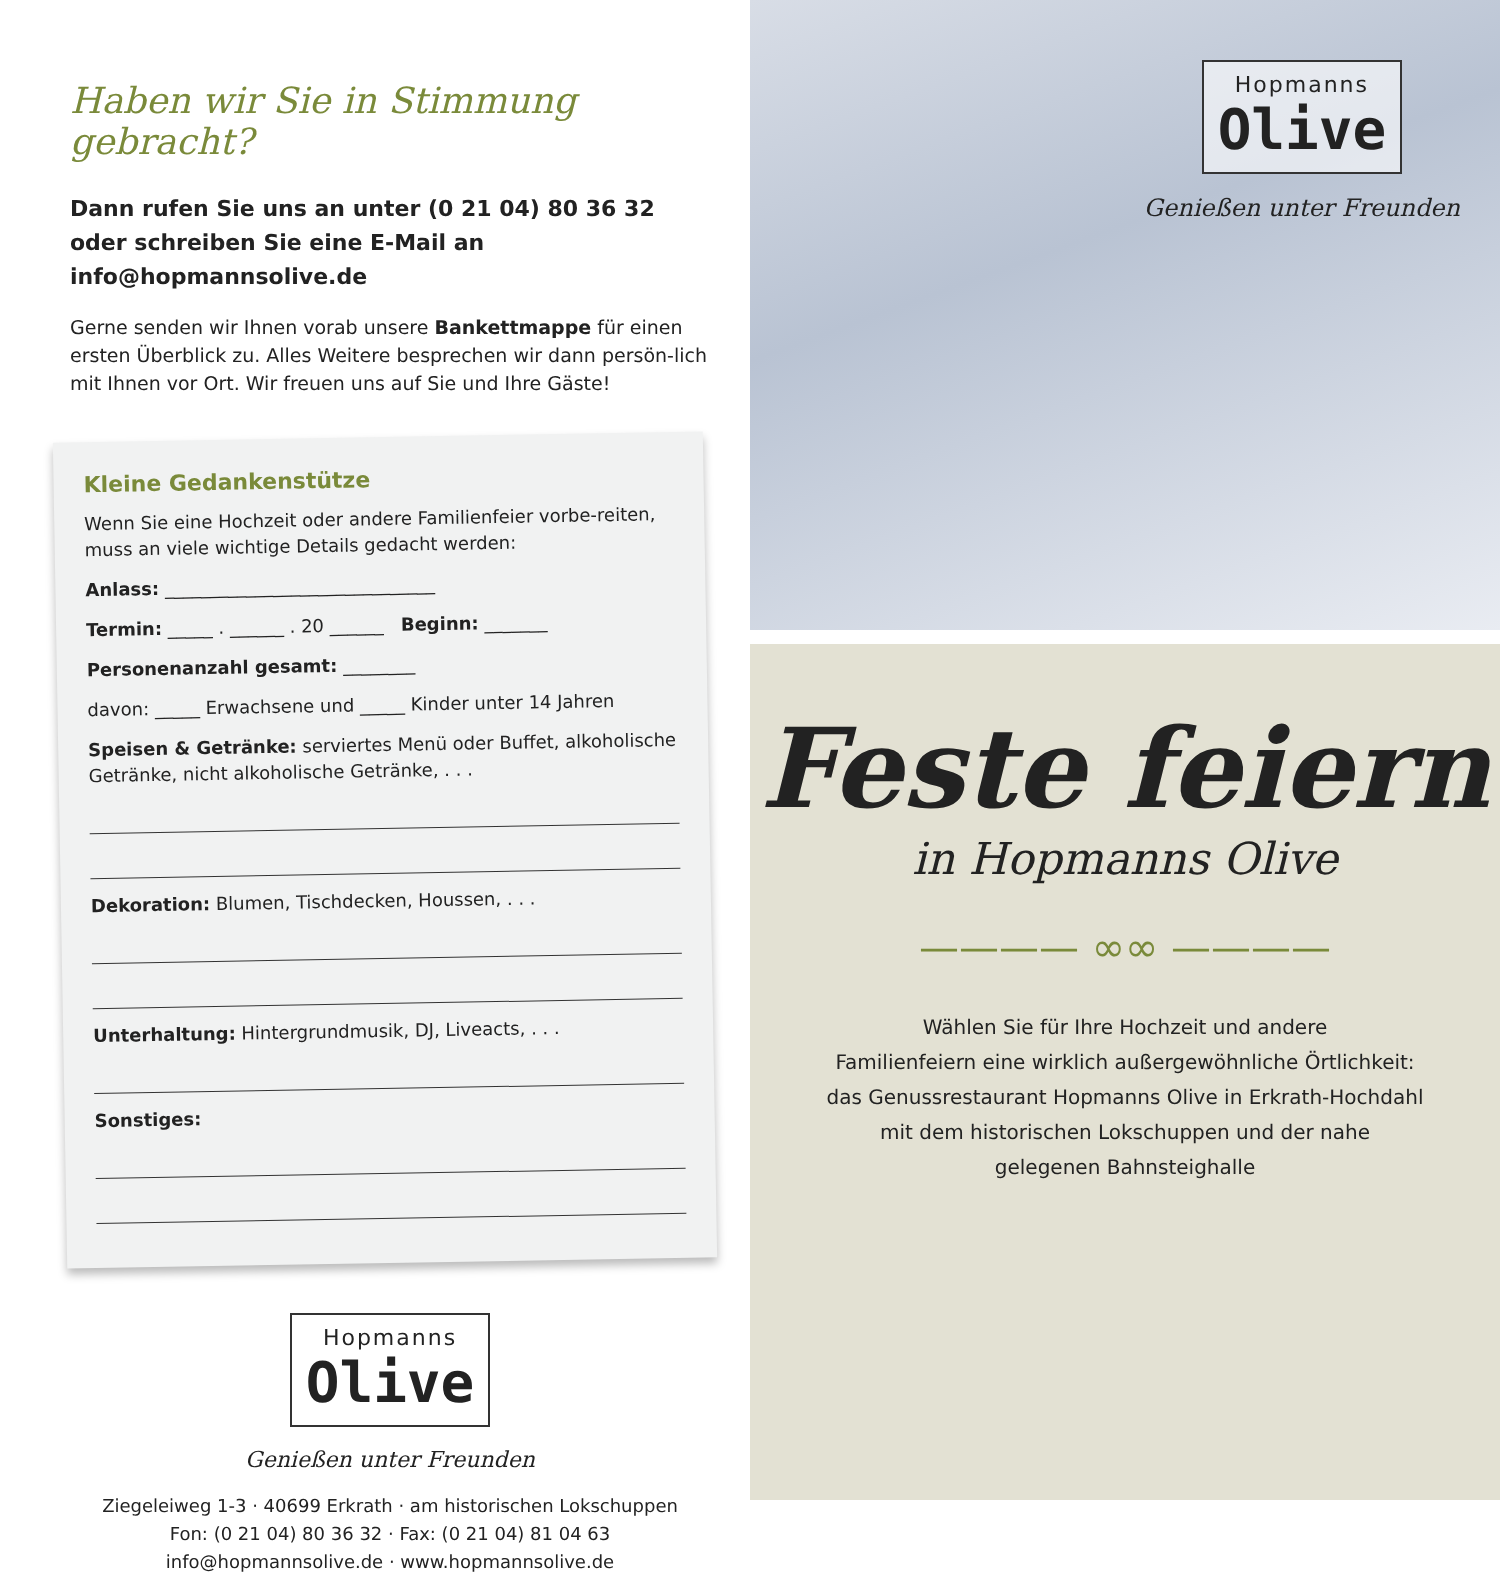Haben wir Sie in Stimmung gebracht?
Dann rufen Sie uns an unter (0 21 04) 80 36 32 oder schreiben Sie eine E-Mail an info@hopmannsolive.de
Gerne senden wir Ihnen vorab unsere Bankettmappe für einen ersten Überblick zu. Alles Weitere besprechen wir dann persön-lich mit Ihnen vor Ort. Wir freuen uns auf Sie und Ihre Gäste!
Kleine Gedankenstütze
Wenn Sie eine Hochzeit oder andere Familienfeier vorbe-reiten, muss an viele wichtige Details gedacht werden:
Anlass: ______________________________
Termin: _____ . ______ . 20 ______ Beginn: _______
Personenanzahl gesamt: ________
davon: _____ Erwachsene und _____ Kinder unter 14 Jahren
Speisen & Getränke: serviertes Menü oder Buffet, alkoholische Getränke, nicht alkoholische Getränke, . . .
Dekoration: Blumen, Tischdecken, Houssen, . . .
Unterhaltung: Hintergrundmusik, DJ, Liveacts, . . .
Sonstiges:
Hopmanns
Olive
Genießen unter Freunden
Ziegeleiweg 1-3 · 40699 Erkrath · am historischen Lokschuppen
Fon: (0 21 04) 80 36 32 · Fax: (0 21 04) 81 04 63
info@hopmannsolive.de · www.hopmannsolive.de
Hopmanns
Olive
Genießen unter Freunden
Feste feiern
in Hopmanns Olive
———— ∞∞ ————
Wählen Sie für Ihre Hochzeit und andere
Familienfeiern eine wirklich außergewöhnliche Örtlichkeit:
das Genussrestaurant Hopmanns Olive in Erkrath-Hochdahl
mit dem historischen Lokschuppen und der nahe
gelegenen Bahnsteighalle